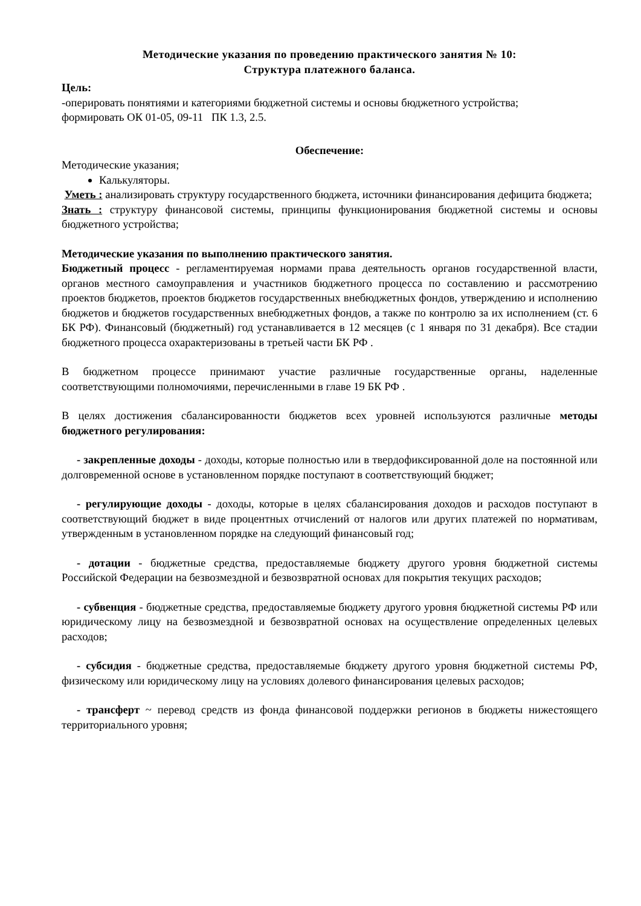Методические указания по проведению практического занятия № 10:
Структура платежного баланса.
Цель:
-оперировать понятиями и категориями бюджетной системы и основы бюджетного устройства;
формировать ОК 01-05, 09-11 ПК 1.3, 2.5.
Обеспечение:
Методические указания;
Калькуляторы.
Уметь : анализировать структуру государственного бюджета, источники финансирования дефицита бюджета;
Знать : структуру финансовой системы, принципы функционирования бюджетной системы и основы бюджетного устройства;
Методические указания по выполнению практического занятия.
Бюджетный процесс - регламентируемая нормами права деятельность органов государственной власти, органов местного самоуправления и участников бюджетного процесса по составлению и рассмотрению проектов бюджетов, проектов бюджетов государственных внебюджетных фондов, утверждению и исполнению бюджетов и бюджетов государственных внебюджетных фондов, а также по контролю за их исполнением (ст. 6 БК РФ). Финансовый (бюджетный) год устанавливается в 12 месяцев (с 1 января по 31 декабря). Все стадии бюджетного процесса охарактеризованы в третьей части БК РФ .
В бюджетном процессе принимают участие различные государственные органы, наделенные соответствующими полномочиями, перечисленными в главе 19 БК РФ .
В целях достижения сбалансированности бюджетов всех уровней используются различные методы бюджетного регулирования:
- закрепленные доходы - доходы, которые полностью или в твердофиксированной доле на постоянной или долговременной основе в установленном порядке поступают в соответствующий бюджет;
- регулирующие доходы - доходы, которые в целях сбалансирования доходов и расходов поступают в соответствующий бюджет в виде процентных отчислений от налогов или других платежей по нормативам, утвержденным в установленном порядке на следующий финансовый год;
- дотации - бюджетные средства, предоставляемые бюджету другого уровня бюджетной системы Российской Федерации на безвозмездной и безвозвратной основах для покрытия текущих расходов;
- субвенция - бюджетные средства, предоставляемые бюджету другого уровня бюджетной системы РФ или юридическому лицу на безвозмездной и безвозвратной основах на осуществление определенных целевых расходов;
- субсидия - бюджетные средства, предоставляемые бюджету другого уровня бюджетной системы РФ, физическому или юридическому лицу на условиях долевого финансирования целевых расходов;
- трансферт ~ перевод средств из фонда финансовой поддержки регионов в бюджеты нижестоящего территориального уровня;